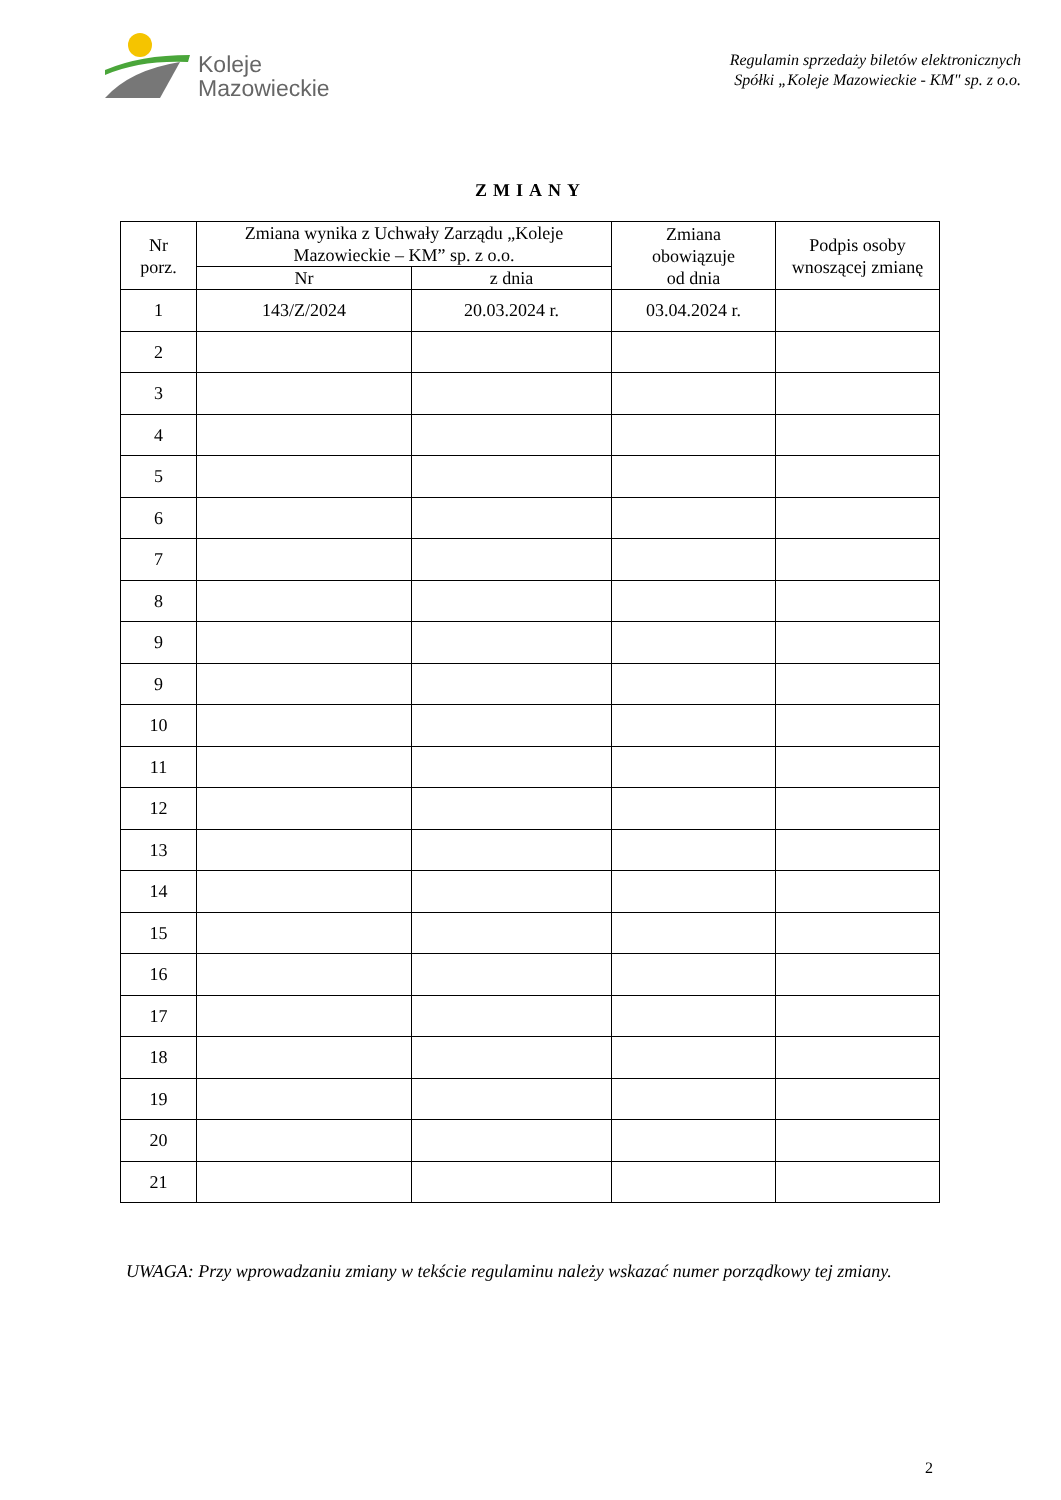Koleje
Mazowieckie
Regulamin sprzedaży biletów elektronicznych
Spółki „Koleje Mazowieckie - KM" sp. z o.o.
ZMIANY
| Nr porz. | Zmiana wynika z Uchwały Zarządu „Koleje Mazowieckie – KM” sp. z o.o. | | Zmiana obowiązuje od dnia | Podpis osoby wnoszącej zmianę |
| --- | --- | --- | --- | --- |
| | Nr | z dnia | | |
| 1 | 143/Z/2024 | 20.03.2024 r. | 03.04.2024 r. | |
| 2 | | | | |
| 3 | | | | |
| 4 | | | | |
| 5 | | | | |
| 6 | | | | |
| 7 | | | | |
| 8 | | | | |
| 9 | | | | |
| 9 | | | | |
| 10 | | | | |
| 11 | | | | |
| 12 | | | | |
| 13 | | | | |
| 14 | | | | |
| 15 | | | | |
| 16 | | | | |
| 17 | | | | |
| 18 | | | | |
| 19 | | | | |
| 20 | | | | |
| 21 | | | | |
UWAGA: Przy wprowadzaniu zmiany w tekście regulaminu należy wskazać numer porządkowy tej zmiany.
2